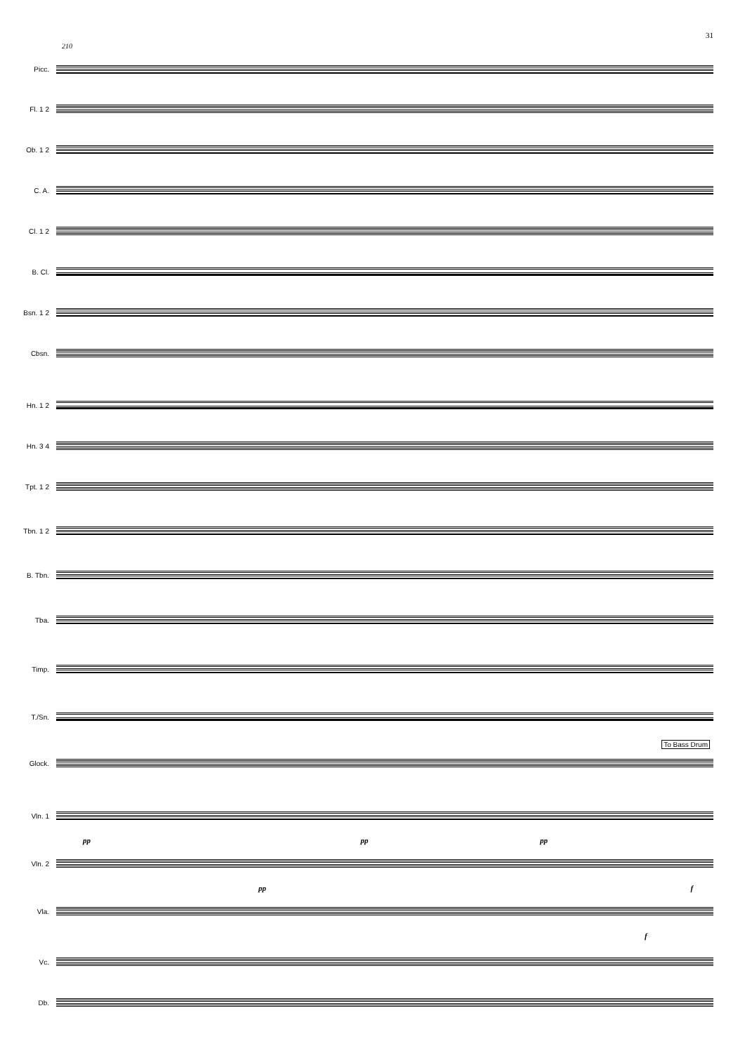31
210
Picc.
Fl. 1 2
Ob. 1 2
C. A.
Cl. 1 2
B. Cl.
Bsn. 1 2
Cbsn.
Hn. 1 2
Hn. 3 4
Tpt. 1 2
Tbn. 1 2
B. Tbn.
Tba.
Timp.
T./Sn.
To Bass Drum
Glock.
Vln. 1
pp pp pp
Vln. 2
pp f
Vla.
f
Vc.
Db.